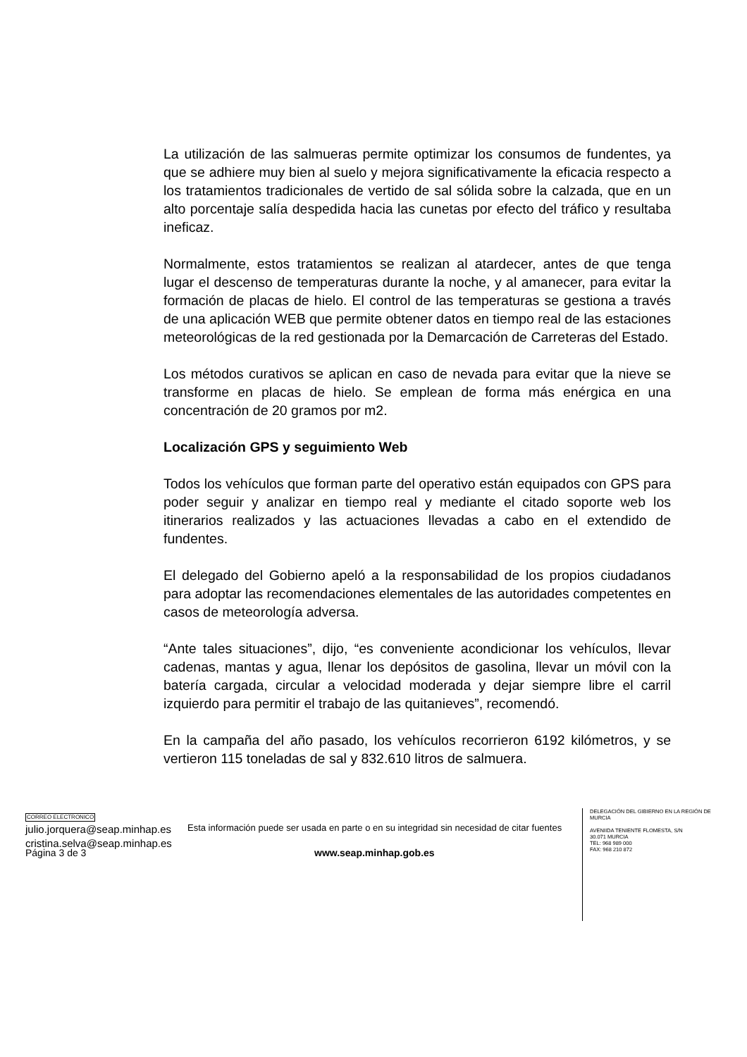La utilización de las salmueras permite optimizar los consumos de fundentes, ya que se adhiere muy bien al suelo y mejora significativamente la eficacia respecto a los tratamientos tradicionales de vertido de sal sólida sobre la calzada, que en un alto porcentaje salía despedida hacia las cunetas por efecto del tráfico y resultaba ineficaz.
Normalmente, estos tratamientos se realizan al atardecer, antes de que tenga lugar el descenso de temperaturas durante la noche, y al amanecer, para evitar la formación de placas de hielo. El control de las temperaturas se gestiona a través de una aplicación WEB que permite obtener datos en tiempo real de las estaciones meteorológicas de la red gestionada por la Demarcación de Carreteras del Estado.
Los métodos curativos se aplican en caso de nevada para evitar que la nieve se transforme en placas de hielo. Se emplean de forma más enérgica en una concentración de 20 gramos por m2.
Localización GPS y seguimiento Web
Todos los vehículos que forman parte del operativo están equipados con GPS para poder seguir y analizar en tiempo real y mediante el citado soporte web los itinerarios realizados y las actuaciones llevadas a cabo en el extendido de fundentes.
El delegado del Gobierno apeló a la responsabilidad de los propios ciudadanos para adoptar las recomendaciones elementales de las autoridades competentes en casos de meteorología adversa.
“Ante tales situaciones”, dijo, “es conveniente acondicionar los vehículos, llevar cadenas, mantas y agua, llenar los depósitos de gasolina, llevar un móvil con la batería cargada, circular a velocidad moderada y dejar siempre libre el carril izquierdo para permitir el trabajo de las quitanieves”, recomendó.
En la campaña del año pasado, los vehículos recorrieron 6192 kilómetros, y se vertieron 115 toneladas de sal y 832.610 litros de salmuera.
CORREO ELECTRONICO
julio.jorquera@seap.minhap.es
cristina.selva@seap.minhap.es
Esta información puede ser usada en parte o en su integridad sin necesidad de citar fuentes
DELEGACIÓN DEL GIBIERNO EN LA REGIÓN DE MURCIA
AVENIIDA TENIENTE FLOMESTA, S/N
30.071 MURCIA
TEL: 968 989 000
FAX: 968 210 872
Página 3 de 3 www.seap.minhap.gob.es